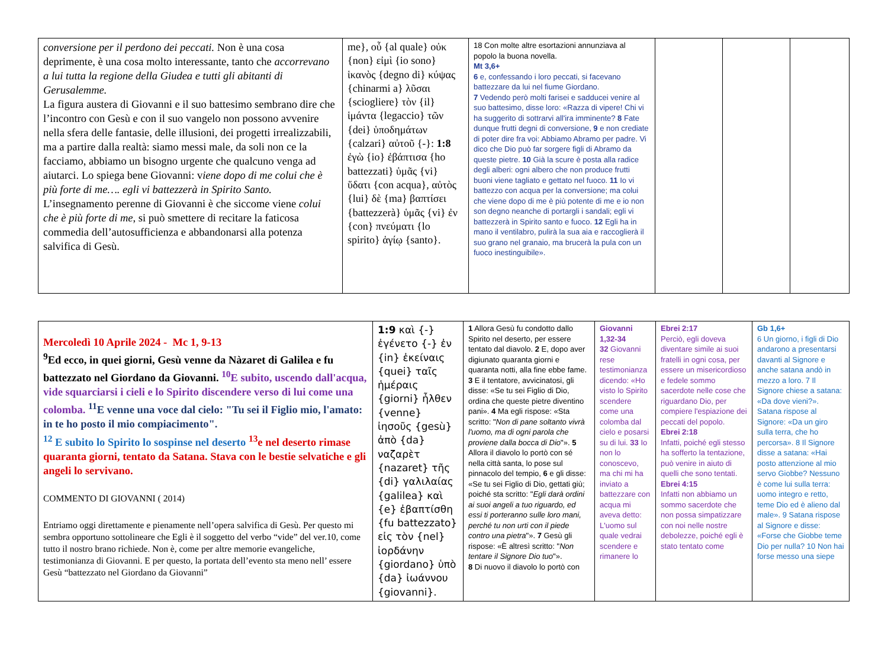| conversione per il perdono dei peccati. Non è una cosa deprimente, è una cosa molto interessante, tanto che accorrevano a lui tutta la regione della Giudea e tutti gli abitanti di Gerusalemme. La figura austera di Giovanni e il suo battesimo sembrano dire che l’incontro con Gesù e con il suo vangelo non possono avvenire nella sfera delle fantasie, delle illusioni, dei progetti irrealizzabili, ma a partire dalla realtà: siamo messi male, da soli non ce la facciamo, abbiamo un bisogno urgente che qualcuno venga ad aiutarci. Lo spiega bene Giovanni: v iene dopo di me colui che è più forte di me…. egli vi battezzerà in Spirito Santo. L’insegnamento perenne di Giovanni è che siccome viene colui che è più forte di me, si può smettere di recitare la faticosa commedia dell’autosufficienza e abbandonarsi alla potenza salvifica di Gesù. | me}, οὗ {al quale} οὐκ {non} εἰμὶ {io sono} ἱκανὸς {degno di} κύψας {chinarmi a} λῦσαι {sciogliere} τὸν {il} ἱμάντα {legaccio} τῶν {dei} ὑποδημάτων {calzari} αὐτοῦ {-}: 1:8 ἐγὼ {io} ἐβάπτισα {ho battezzati} ὑμᾶς {vi} ὕδατι {con acqua}, αὐτὸς {lui} δὲ {ma} βαπτίσει {battezzerà} ὑμᾶς {vi} ἐν {con} πνεύματι {lo spirito} ἁγίῳ {santo}. | 18 Con molte altre esortazioni annunziava al popolo la buona novella. Mt 3,6+ 6 e, confessando i loro peccati, si facevano battezzare da lui nel fiume Giordano. 7 Vedendo però molti farisei e sadducei venire al suo battesimo, disse loro: «Razza di vipere! Chi vi ha suggerito di sottrarvi all'ira imminente? 8 Fate dunque frutti degni di conversione, 9 e non crediate di poter dire fra voi: Abbiamo Abramo per padre. Vi dico che Dio può far sorgere figli di Abramo da queste pietre. 10 Già la scure è posta alla radice degli alberi: ogni albero che non produce frutti buoni viene tagliato e gettato nel fuoco. 11 Io vi battezzo con acqua per la conversione; ma colui che viene dopo di me è più potente di me e io non son degno neanche di portargli i sandali; egli vi battezzerà in Spirito santo e fuoco. 12 Egli ha in mano il ventilabro, pulirà la sua aia e raccoglierà il suo grano nel granaio, ma brucerà la pula con un fuoco inestinguibile». | | | |
| Mercoledì 10 Aprile 2024 - Mc 1, 9-13 <sup>9</sup> Ed ecco, in quei giorni, Gesù venne da Nàzaret di Galilea e fu battezzato nel Giordano da Giovanni. <sup>10</sup>E subito, uscendo dall'acqua, vide squarciarsi i cieli e lo Spirito discendere verso di lui come una colomba. <sup>11</sup>E venne una voce dal cielo: "Tu sei il Figlio mio, l'amato: in te ho posto il mio compiacimento". <sup>12</sup> E subito lo Spirito lo sospinse nel deserto <sup>13</sup>e nel deserto rimase quaranta giorni, tentato da Satana. Stava con le bestie selvatiche e gli angeli lo servivano. COMMENTO DI GIOVANNI ( 2014) Entriamo oggi direttamente e pienamente nell’opera salvifica di Gesù. Per questo mi sembra opportuno sottolineare che Egli è il soggetto del verbo “vide” del ver.10, come tutto il nostro brano richiede. Non è, come per altre memorie evangeliche, testimonianza di Giovanni. E per questo, la portata dell’evento sta meno nell’ essere Gesù “battezzato nel Giordano da Giovanni” | 1:9 καὶ {-} ἐγένετο {-} ἐν {in} ἐκείναις {quei} ταῖς ἡμέραις {giorni} ἦλθεν {venne} ἰησοῦς {gesù} ἀπὸ {da} ναζαρὲτ {nazaret} τῆς {di} γαλιλαίας {galilea} καὶ {e} ἐβαπτίσθη {fu battezzato} εἰς τὸν {nel} ἰορδάνην {giordano} ὑπὸ {da} ἰωάννου {giovanni}. | 1 Allora Gesù fu condotto dallo Spirito nel deserto, per essere tentato dal diavolo. 2 E, dopo aver digiunato quaranta giorni e quaranta notti, alla fine ebbe fame. 3 E il tentatore, avvicinatosi, gli disse: «Se tu sei Figlio di Dio, ordina che queste pietre diventino pani». 4 Ma egli rispose: «Sta scritto: " Non di pane soltanto vivrà l'uomo, ma di ogni parola che proviene dalla bocca di Dio "». 5 Allora il diavolo lo portò con sé nella città santa, lo pose sul pinnacolo del tempio, 6 e gli disse: «Se tu sei Figlio di Dio, gettati giù; poiché sta scritto: " Egli darà ordini ai suoi angeli a tuo riguardo, ed essi ti porteranno sulle loro mani, perché tu non urti con il piede contro una pietra "». 7 Gesù gli rispose: «È altresì scritto: " Non tentare il Signore Dio tuo "». 8 Di nuovo il diavolo lo portò con | Giovanni 1,32-34 32 Giovanni rese testimonianza dicendo: «Ho visto lo Spirito scendere come una colomba dal cielo e posarsi su di lui. 33 Io non lo conoscevo, ma chi mi ha inviato a battezzare con acqua mi aveva detto: L'uomo sul quale vedrai scendere e rimanere lo | Ebrei 2:17 Perciò, egli doveva diventare simile ai suoi fratelli in ogni cosa, per essere un misericordioso e fedele sommo sacerdote nelle cose che riguardano Dio, per compiere l'espiazione dei peccati del popolo. Ebrei 2:18 Infatti, poiché egli stesso ha sofferto la tentazione, può venire in aiuto di quelli che sono tentati. Ebrei 4:15 Infatti non abbiamo un sommo sacerdote che non possa simpatizzare con noi nelle nostre debolezze, poiché egli è stato tentato come | Gb 1,6+ 6 Un giorno, i figli di Dio andarono a presentarsi davanti al Signore e anche satana andò in mezzo a loro. 7 Il Signore chiese a satana: «Da dove vieni?». Satana rispose al Signore: «Da un giro sulla terra, che ho percorsa». 8 Il Signore disse a satana: «Hai posto attenzione al mio servo Giobbe? Nessuno è come lui sulla terra: uomo integro e retto, teme Dio ed è alieno dal male». 9 Satana rispose al Signore e disse: «Forse che Giobbe teme Dio per nulla? 10 Non hai forse messo una siepe |